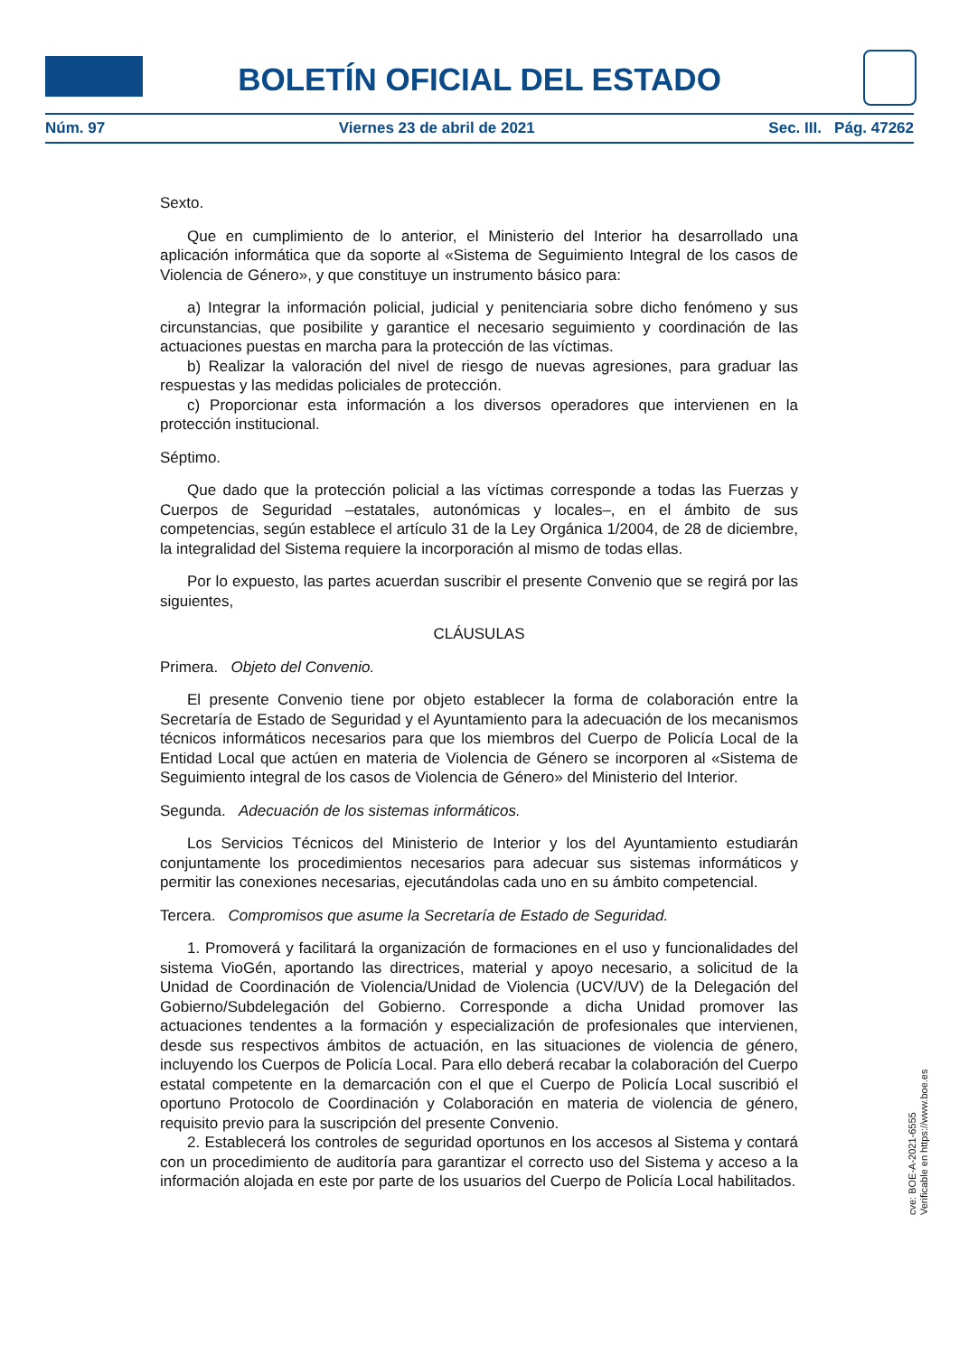BOLETÍN OFICIAL DEL ESTADO
Núm. 97 Viernes 23 de abril de 2021 Sec. III. Pág. 47262
Sexto.
Que en cumplimiento de lo anterior, el Ministerio del Interior ha desarrollado una aplicación informática que da soporte al «Sistema de Seguimiento Integral de los casos de Violencia de Género», y que constituye un instrumento básico para:
a) Integrar la información policial, judicial y penitenciaria sobre dicho fenómeno y sus circunstancias, que posibilite y garantice el necesario seguimiento y coordinación de las actuaciones puestas en marcha para la protección de las víctimas.
b) Realizar la valoración del nivel de riesgo de nuevas agresiones, para graduar las respuestas y las medidas policiales de protección.
c) Proporcionar esta información a los diversos operadores que intervienen en la protección institucional.
Séptimo.
Que dado que la protección policial a las víctimas corresponde a todas las Fuerzas y Cuerpos de Seguridad –estatales, autonómicas y locales–, en el ámbito de sus competencias, según establece el artículo 31 de la Ley Orgánica 1/2004, de 28 de diciembre, la integralidad del Sistema requiere la incorporación al mismo de todas ellas.
Por lo expuesto, las partes acuerdan suscribir el presente Convenio que se regirá por las siguientes,
CLÁUSULAS
Primera. Objeto del Convenio.
El presente Convenio tiene por objeto establecer la forma de colaboración entre la Secretaría de Estado de Seguridad y el Ayuntamiento para la adecuación de los mecanismos técnicos informáticos necesarios para que los miembros del Cuerpo de Policía Local de la Entidad Local que actúen en materia de Violencia de Género se incorporen al «Sistema de Seguimiento integral de los casos de Violencia de Género» del Ministerio del Interior.
Segunda. Adecuación de los sistemas informáticos.
Los Servicios Técnicos del Ministerio de Interior y los del Ayuntamiento estudiarán conjuntamente los procedimientos necesarios para adecuar sus sistemas informáticos y permitir las conexiones necesarias, ejecutándolas cada uno en su ámbito competencial.
Tercera. Compromisos que asume la Secretaría de Estado de Seguridad.
1. Promoverá y facilitará la organización de formaciones en el uso y funcionalidades del sistema VioGén, aportando las directrices, material y apoyo necesario, a solicitud de la Unidad de Coordinación de Violencia/Unidad de Violencia (UCV/UV) de la Delegación del Gobierno/Subdelegación del Gobierno. Corresponde a dicha Unidad promover las actuaciones tendentes a la formación y especialización de profesionales que intervienen, desde sus respectivos ámbitos de actuación, en las situaciones de violencia de género, incluyendo los Cuerpos de Policía Local. Para ello deberá recabar la colaboración del Cuerpo estatal competente en la demarcación con el que el Cuerpo de Policía Local suscribió el oportuno Protocolo de Coordinación y Colaboración en materia de violencia de género, requisito previo para la suscripción del presente Convenio.
2. Establecerá los controles de seguridad oportunos en los accesos al Sistema y contará con un procedimiento de auditoría para garantizar el correcto uso del Sistema y acceso a la información alojada en este por parte de los usuarios del Cuerpo de Policía Local habilitados.
cve: BOE-A-2021-6555
Verificable en https://www.boe.es